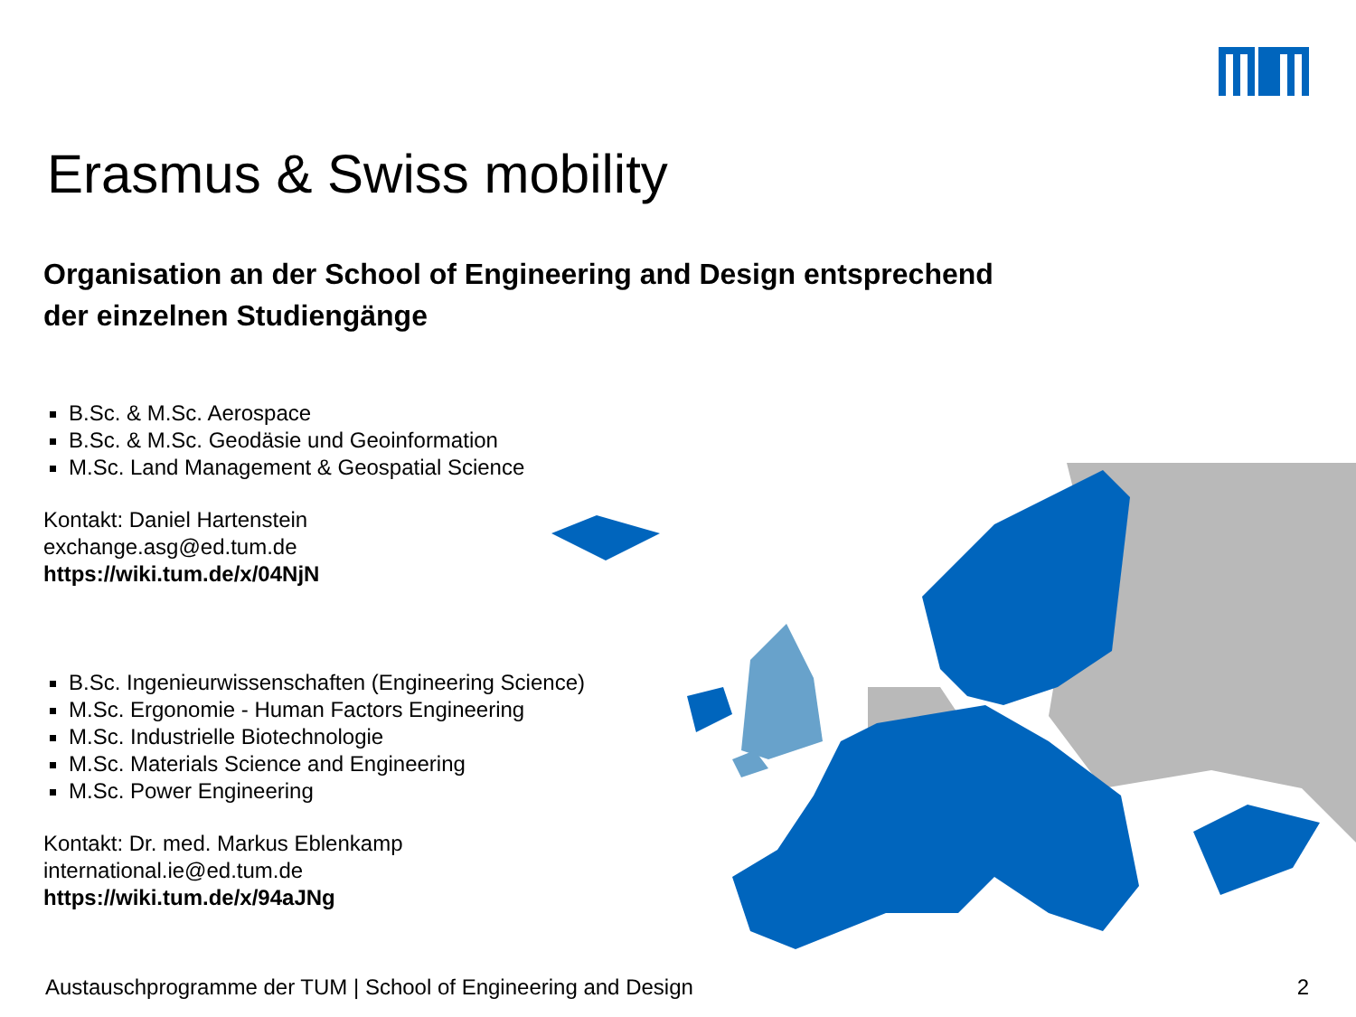Erasmus & Swiss mobility
Organisation an der School of Engineering and Design entsprechend
der einzelnen Studiengänge
B.Sc. & M.Sc. Aerospace
B.Sc. & M.Sc. Geodäsie und Geoinformation
M.Sc. Land Management & Geospatial Science
Kontakt: Daniel Hartenstein
exchange.asg@ed.tum.de
https://wiki.tum.de/x/04NjN
B.Sc. Ingenieurwissenschaften (Engineering Science)
M.Sc. Ergonomie - Human Factors Engineering
M.Sc. Industrielle Biotechnologie
M.Sc. Materials Science and Engineering
M.Sc. Power Engineering
Kontakt: Dr. med. Markus Eblenkamp
international.ie@ed.tum.de
https://wiki.tum.de/x/94aJNg
Austauschprogramme der TUM | School of Engineering and Design
2